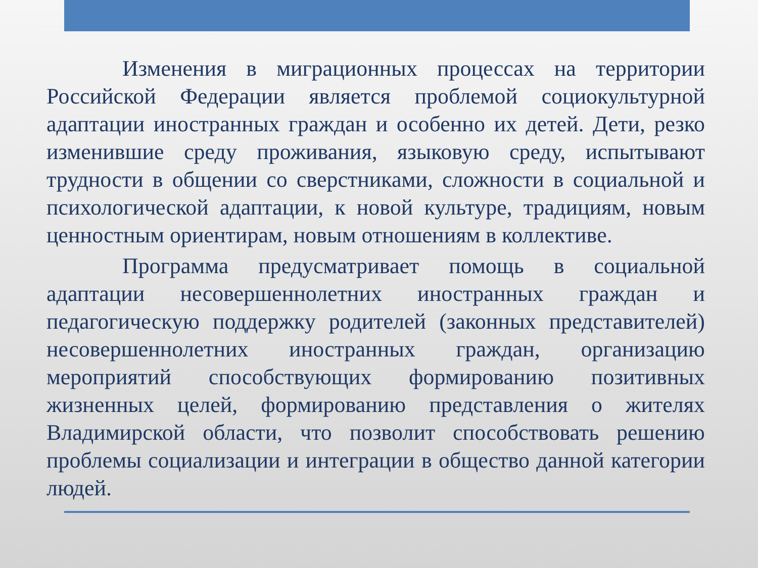Изменения в миграционных процессах на территории Российской Федерации является проблемой социокультурной адаптации иностранных граждан и особенно их детей. Дети, резко изменившие среду проживания, языковую среду, испытывают трудности в общении со сверстниками, сложности в социальной и психологической адаптации, к новой культуре, традициям, новым ценностным ориентирам, новым отношениям в коллективе.
Программа предусматривает помощь в социальной адаптации несовершеннолетних иностранных граждан и педагогическую поддержку родителей (законных представителей) несовершеннолетних иностранных граждан, организацию мероприятий способствующих формированию позитивных жизненных целей, формированию представления о жителях Владимирской области, что позволит способствовать решению проблемы социализации и интеграции в общество данной категории людей.